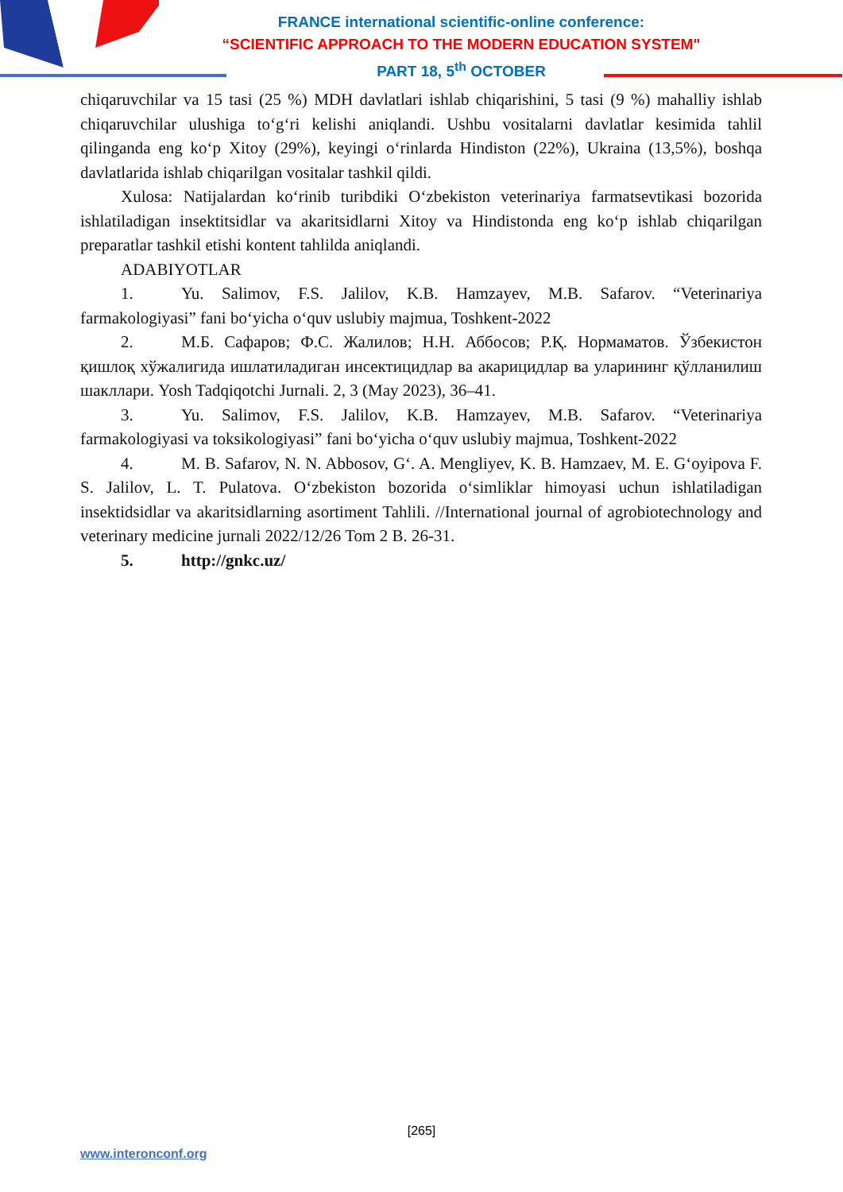FRANCE international scientific-online conference:
“SCIENTIFIC APPROACH TO THE MODERN EDUCATION SYSTEM"
PART 18, 5<sup>th</sup> OCTOBER
chiqaruvchilar va 15 tasi (25 %) MDH davlatlari ishlab chiqarishini, 5 tasi (9 %) mahalliy ishlab chiqaruvchilar ulushiga to‘g‘ri kelishi aniqlandi. Ushbu vositalarni davlatlar kesimida tahlil qilinganda eng ko‘p Xitoy (29%), keyingi o‘rinlarda Hindiston (22%), Ukraina (13,5%), boshqa davlatlarida ishlab chiqarilgan vositalar tashkil qildi.
Xulosa: Natijalardan ko‘rinib turibdiki O‘zbekiston veterinariya farmatsevtikasi bozorida ishlatiladigan insektitsidlar va akaritsidlarni Xitoy va Hindistonda eng ko‘p ishlab chiqarilgan preparatlar tashkil etishi kontent tahlilda aniqlandi.
ADABIYOTLAR
1. Yu. Salimov, F.S. Jalilov, K.B. Hamzayev, M.B. Safarov. “Veterinariya farmakologiyasi” fani bo‘yicha o‘quv uslubiy majmua, Toshkent-2022
2. М.Б. Сафаров; Ф.С. Жалилов; Н.Н. Аббосов; Р.Қ. Нормаматов. Ўзбекистон қишлоқ хўжалигида ишлатиладиган инсектицидлар ва акарицидлар ва уларининг қўлланилиш шакллари. Yosh Tadqiqotchi Jurnali. 2, 3 (May 2023), 36–41.
3. Yu. Salimov, F.S. Jalilov, K.B. Hamzayev, M.B. Safarov. “Veterinariya farmakologiyasi va toksikologiyasi” fani bo‘yicha o‘quv uslubiy majmua, Toshkent-2022
4. M. B. Safarov, N. N. Abbosov, G‘. A. Mengliyev, K. B. Hamzaev, M. E. G‘oyipova F. S. Jalilov, L. T. Pulatova. O‘zbekiston bozorida o‘simliklar himoyasi uchun ishlatiladigan insektidsidlar va akaritsidlarning asortiment Tahlili. //International journal of agrobiotechnology and veterinary medicine jurnali 2022/12/26 Tom 2 B. 26-31.
5. http://gnkc.uz/
[265]
www.interonconf.org